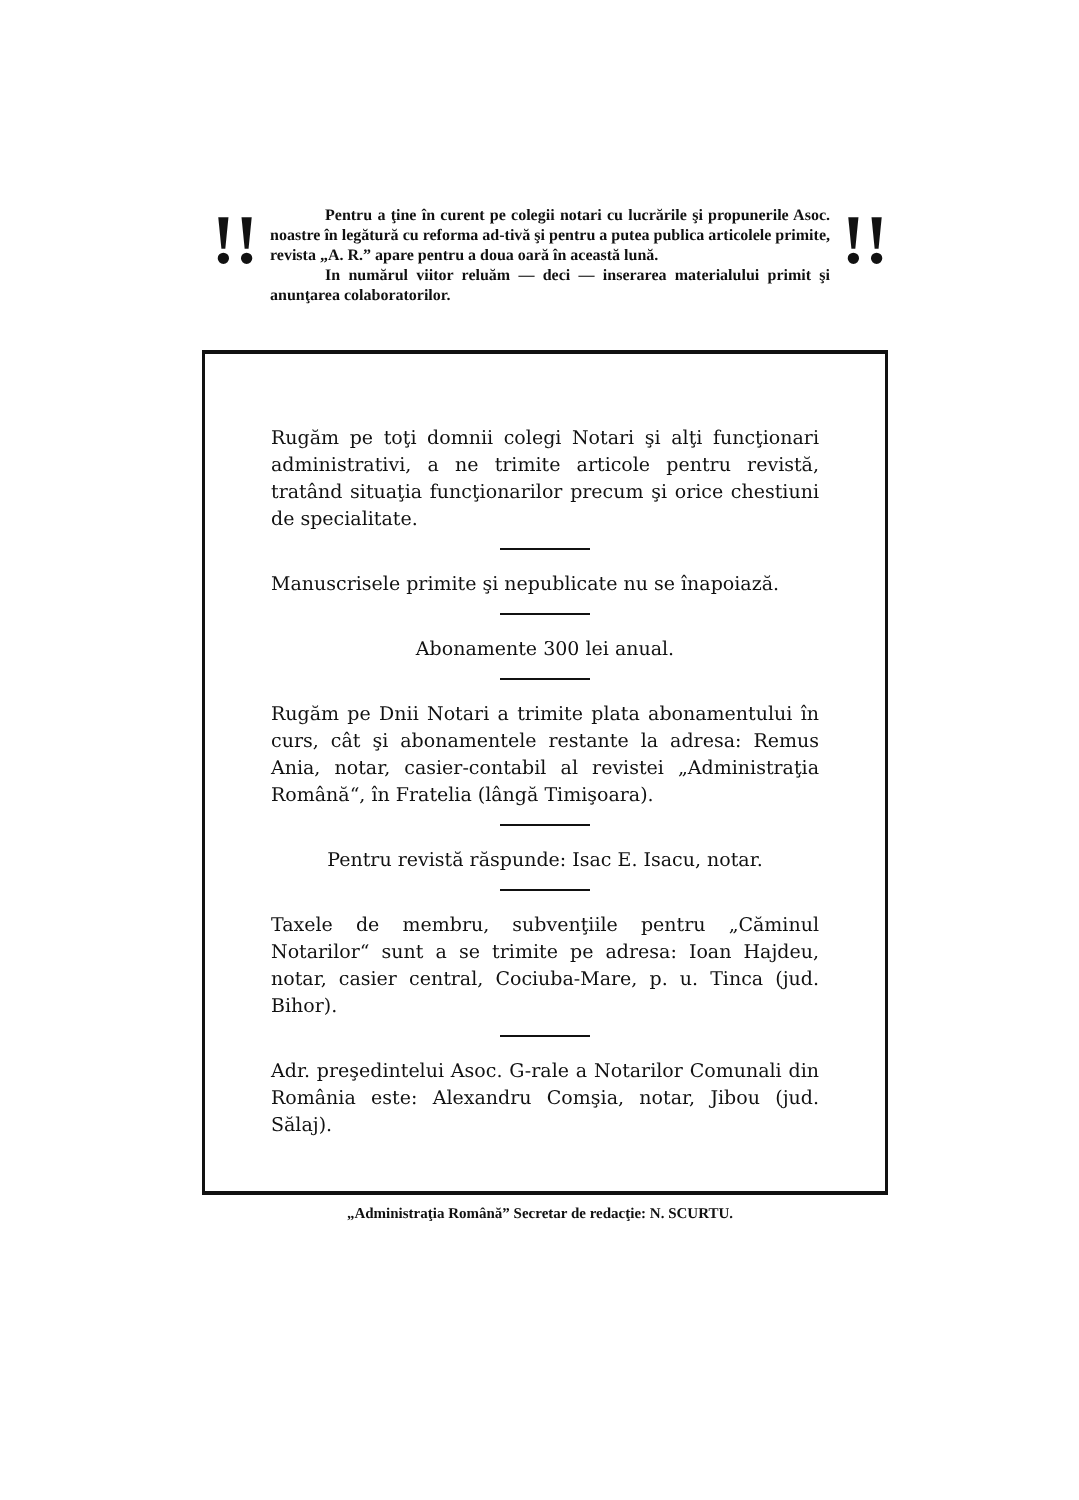!!
Pentru a ţine în curent pe colegii notari cu lucrările şi propunerile Asoc. noastre în legătură cu reforma ad-tivă şi pentru a putea publica articolele primite, revista „A. R.” apare pentru a doua oară în această lună.
In numărul viitor reluăm — deci — inserarea materialului primit şi anunţarea colaboratorilor.
!!
Rugăm pe toţi domnii colegi Notari şi alţi funcţionari administrativi, a ne trimite articole pentru revistă, tratând situaţia funcţionarilor precum şi orice chestiuni de specialitate.
Manuscrisele primite şi nepublicate nu se înapoiază.
Abonamente 300 lei anual.
Rugăm pe Dnii Notari a trimite plata abonamentului în curs, cât şi abonamentele restante la adresa: Remus Ania, notar, casier-contabil al revistei „Administraţia Română“, în Fratelia (lângă Timişoara).
Pentru revistă răspunde: Isac E. Isacu, notar.
Taxele de membru, subvenţiile pentru „Căminul Notarilor“ sunt a se trimite pe adresa: Ioan Hajdeu, notar, casier central, Cociuba-Mare, p. u. Tinca (jud. Bihor).
Adr. preşedintelui Asoc. G-rale a Notarilor Comunali din România este: Alexandru Comşia, notar, Jibou (jud. Sălaj).
„Administraţia Română” Secretar de redacţie: N. SCURTU.